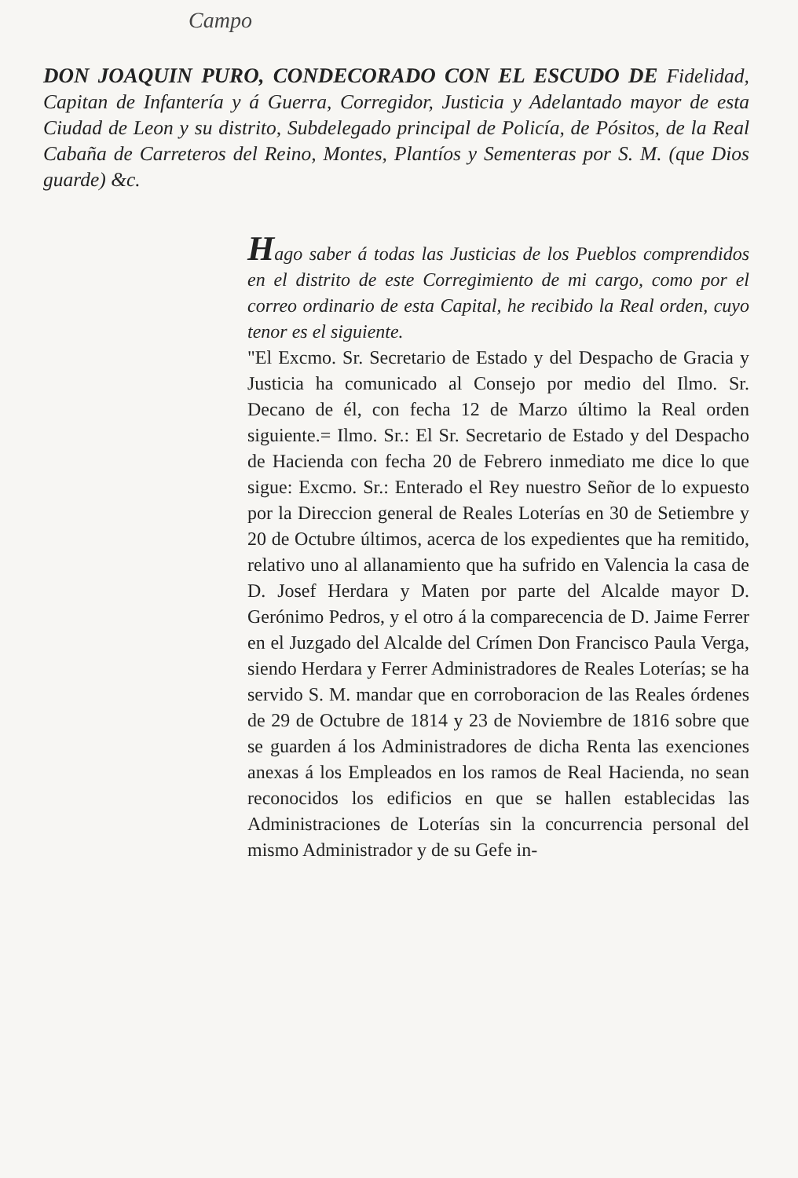Campo
DON JOAQUIN PURO, CONDECORADO CON EL ESCUDO DE Fidelidad, Capitan de Infantería y á Guerra, Corregidor, Justicia y Adelantado mayor de esta Ciudad de Leon y su distrito, Subdelegado principal de Policía, de Pósitos, de la Real Cabaña de Carreteros del Reino, Montes, Plantíos y Sementeras por S. M. (que Dios guarde) &c.
Hago saber á todas las Justicias de los Pueblos comprendidos en el distrito de este Corregimiento de mi cargo, como por el correo ordinario de esta Capital, he recibido la Real orden, cuyo tenor es el siguiente.
"El Excmo. Sr. Secretario de Estado y del Despacho de Gracia y Justicia ha comunicado al Consejo por medio del Ilmo. Sr. Decano de él, con fecha 12 de Marzo último la Real orden siguiente.= Ilmo. Sr.: El Sr. Secretario de Estado y del Despacho de Hacienda con fecha 20 de Febrero inmediato me dice lo que sigue: Excmo. Sr.: Enterado el Rey nuestro Señor de lo expuesto por la Direccion general de Reales Loterías en 30 de Setiembre y 20 de Octubre últimos, acerca de los expedientes que ha remitido, relativo uno al allanamiento que ha sufrido en Valencia la casa de D. Josef Herdara y Maten por parte del Alcalde mayor D. Gerónimo Pedros, y el otro á la comparecencia de D. Jaime Ferrer en el Juzgado del Alcalde del Crímen Don Francisco Paula Verga, siendo Herdara y Ferrer Administradores de Reales Loterías; se ha servido S. M. mandar que en corroboracion de las Reales órdenes de 29 de Octubre de 1814 y 23 de Noviembre de 1816 sobre que se guarden á los Administradores de dicha Renta las exenciones anexas á los Empleados en los ramos de Real Hacienda, no sean reconocidos los edificios en que se hallen establecidas las Administraciones de Loterías sin la concurrencia personal del mismo Administrador y de su Gefe in-